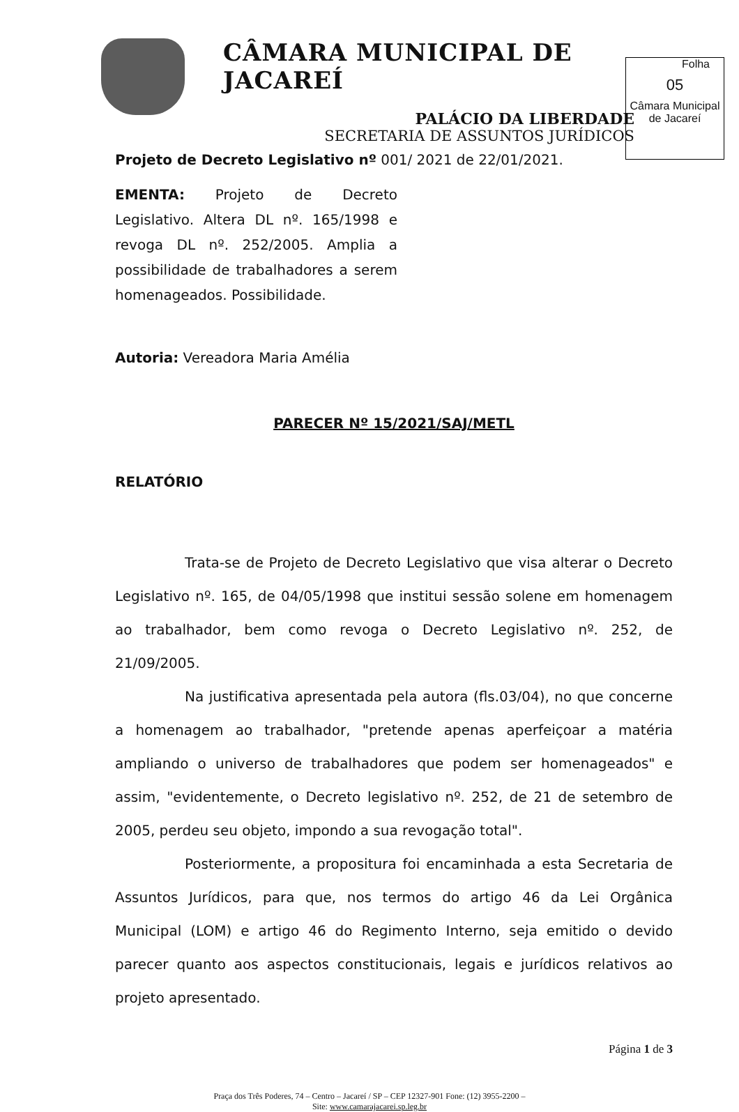CÂMARA MUNICIPAL DE JACAREÍ
PALÁCIO DA LIBERDADE
SECRETARIA DE ASSUNTOS JURÍDICOS
Folha
05
Câmara Municipal
de Jacareí
Projeto de Decreto Legislativo nº 001/ 2021 de 22/01/2021.
EMENTA: Projeto de Decreto Legislativo. Altera DL nº. 165/1998 e revoga DL nº. 252/2005. Amplia a possibilidade de trabalhadores a serem homenageados. Possibilidade.
Autoria: Vereadora Maria Amélia
PARECER Nº 15/2021/SAJ/METL
RELATÓRIO
Trata-se de Projeto de Decreto Legislativo que visa alterar o Decreto Legislativo nº. 165, de 04/05/1998 que institui sessão solene em homenagem ao trabalhador, bem como revoga o Decreto Legislativo nº. 252, de 21/09/2005.
Na justificativa apresentada pela autora (fls.03/04), no que concerne a homenagem ao trabalhador, "pretende apenas aperfeiçoar a matéria ampliando o universo de trabalhadores que podem ser homenageados" e assim, "evidentemente, o Decreto legislativo nº. 252, de 21 de setembro de 2005, perdeu seu objeto, impondo a sua revogação total".
Posteriormente, a propositura foi encaminhada a esta Secretaria de Assuntos Jurídicos, para que, nos termos do artigo 46 da Lei Orgânica Municipal (LOM) e artigo 46 do Regimento Interno, seja emitido o devido parecer quanto aos aspectos constitucionais, legais e jurídicos relativos ao projeto apresentado.
Página 1 de 3
Praça dos Três Poderes, 74 – Centro – Jacareí / SP – CEP 12327-901 Fone: (12) 3955-2200 –
Site: www.camarajacarei.sp.leg.br